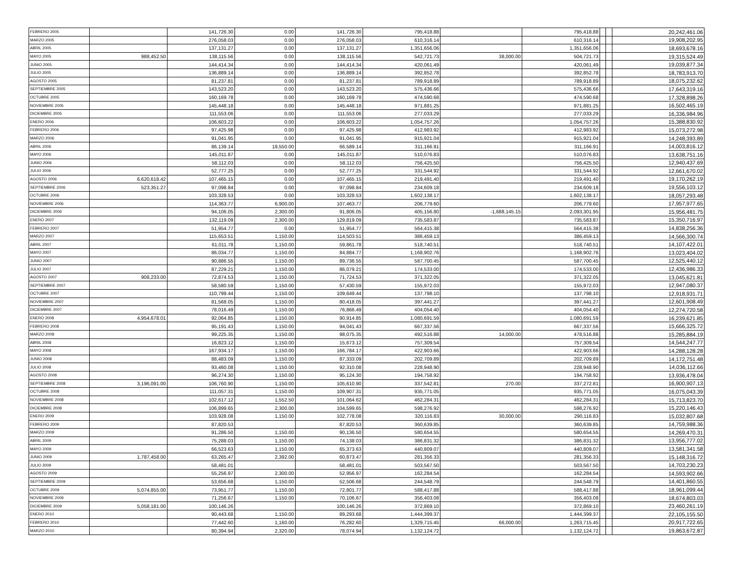| FEBRERO 2005 | | 141,726.30 | 0.00 | 141,726.30 | 795,418.88 | | 795,418.88 | | | 20,242,461.06 |
| MARZO 2005 | | 276,058.03 | 0.00 | 276,058.03 | 610,316.14 | | 610,316.14 | | | 19,908,202.95 |
| ABRIL 2005 | | 137,131.27 | 0.00 | 137,131.27 | 1,351,656.06 | | 1,351,656.06 | | | 18,693,678.16 |
| MAYO 2005 | 988,452.50 | 138,115.56 | 0.00 | 138,115.56 | 542,721.73 | 38,000.00 | 504,721.73 | | | 19,315,524.49 |
| JUNIO 2005 | | 144,414.34 | 0.00 | 144,414.34 | 420,061.49 | | 420,061.49 | | | 19,039,877.34 |
| JULIO 2005 | | 136,889.14 | 0.00 | 136,889.14 | 392,852.78 | | 392,852.78 | | | 18,783,913.70 |
| AGOSTO 2005 | | 81,237.81 | 0.00 | 81,237.81 | 789,918.89 | | 789,918.89 | | | 18,075,232.62 |
| SEPTIEMBRE 2005 | | 143,523.20 | 0.00 | 143,523.20 | 575,436.66 | | 575,436.66 | | | 17,643,319.16 |
| OCTUBRE 2005 | | 160,169.78 | 0.00 | 160,169.78 | 474,590.68 | | 474,590.68 | | | 17,328,898.26 |
| NOVIEMBRE 2005 | | 145,448.18 | 0.00 | 145,448.18 | 971,881.25 | | 971,881.25 | | | 16,502,465.19 |
| DICIEMBRE 2005 | | 111,553.06 | 0.00 | 111,553.06 | 277,033.29 | | 277,033.29 | | | 16,336,984.96 |
| ENERO 2006 | | 106,603.22 | 0.00 | 106,603.22 | 1,054,757.26 | | 1,054,757.26 | | | 15,388,830.92 |
| FEBRERO 2006 | | 97,425.98 | 0.00 | 97,425.98 | 412,983.92 | | 412,983.92 | | | 15,073,272.98 |
| MARZO 2006 | | 91,041.95 | 0.00 | 91,041.95 | 915,921.04 | | 915,921.04 | | | 14,248,393.89 |
| ABRIL 2006 | | 86,139.14 | 19,550.00 | 66,589.14 | 311,166.91 | | 311,166.91 | | | 14,003,816.12 |
| MAYO 2006 | | 145,011.87 | 0.00 | 145,011.87 | 510,076.83 | | 510,076.83 | | | 13,638,751.16 |
| JUNIO 2006 | | 58,112.03 | 0.00 | 58,112.03 | 756,425.50 | | 756,425.50 | | | 12,940,437.69 |
| JULIO 2006 | | 52,777.25 | 0.00 | 52,777.25 | 331,544.92 | | 331,544.92 | | | 12,661,670.02 |
| AGOSTO 2006 | 6,620,618.42 | 107,465.15 | 0.00 | 107,465.15 | 219,491.40 | | 219,491.40 | | | 19,170,262.19 |
| SEPTIEMBRE 2006 | 523,351.27 | 97,098.84 | 0.00 | 97,098.84 | 234,609.18 | | 234,609.18 | | | 19,556,103.12 |
| OCTUBRE 2006 | | 103,328.53 | 0.00 | 103,328.53 | 1,602,138.17 | | 1,602,138.17 | | | 18,057,293.48 |
| NOVIEMBRE 2006 | | 114,363.77 | 6,900.00 | 107,463.77 | 206,779.60 | | 206,779.60 | | | 17,957,977.65 |
| DICIEMBRE 2006 | | 94,106.05 | 2,300.00 | 91,806.05 | 405,156.80 | -1,688,145.15 | 2,093,301.95 | | | 15,956,481.75 |
| ENERO 2007 | | 132,119.09 | 2,300.00 | 129,819.09 | 735,583.87 | | 735,583.87 | | | 15,350,716.97 |
| FEBRERO 2007 | | 51,954.77 | 0.00 | 51,954.77 | 564,415.38 | | 564,415.38 | | | 14,838,256.36 |
| MARZO 2007 | | 115,653.51 | 1,150.00 | 114,503.51 | 386,459.13 | | 386,459.13 | | | 14,566,300.74 |
| ABRIL 2007 | | 61,011.78 | 1,150.00 | 59,861.78 | 518,740.51 | | 518,740.51 | | | 14,107,422.01 |
| MAYO 2007 | | 86,034.77 | 1,150.00 | 84,884.77 | 1,168,902.76 | | 1,168,902.76 | | | 13,023,404.02 |
| JUNIO 2007 | | 90,886.55 | 1,150.00 | 89,736.55 | 587,700.45 | | 587,700.45 | | | 12,525,440.12 |
| JULIO 2007 | | 87,229.21 | 1,150.00 | 86,079.21 | 174,533.00 | | 174,533.00 | | | 12,436,986.33 |
| AGOSTO 2007 | 908,233.00 | 72,874.53 | 1,150.00 | 71,724.53 | 371,322.05 | | 371,322.05 | | | 13,045,621.81 |
| SEPTIEMBRE 2007 | | 58,580.59 | 1,150.00 | 57,430.59 | 155,972.03 | | 155,972.03 | | | 12,947,080.37 |
| OCTUBRE 2007 | | 110,799.44 | 1,150.00 | 109,649.44 | 137,798.10 | | 137,798.10 | | | 12,918,931.71 |
| NOVIEMBRE 2007 | | 81,568.05 | 1,150.00 | 80,418.05 | 397,441.27 | | 397,441.27 | | | 12,601,908.49 |
| DICIEMBRE 2007 | | 78,016.49 | 1,150.00 | 76,866.49 | 404,054.40 | | 404,054.40 | | | 12,274,720.58 |
| ENERO 2008 | 4,954,678.01 | 92,064.85 | 1,150.00 | 90,914.85 | 1,080,691.59 | | 1,080,691.59 | | | 16,239,621.85 |
| FEBRERO 2008 | | 95,191.43 | 1,150.00 | 94,041.43 | 667,337.56 | | 667,337.56 | | | 15,666,325.72 |
| MARZO 2008 | | 99,225.35 | 1,150.00 | 98,075.35 | 492,516.88 | 14,000.00 | 478,516.88 | | | 15,285,884.19 |
| ABRIL 2008 | | 16,823.12 | 1,150.00 | 15,673.12 | 757,309.54 | | 757,309.54 | | | 14,544,247.77 |
| MAYO 2008 | | 167,934.17 | 1,150.00 | 166,784.17 | 422,903.66 | | 422,903.66 | | | 14,288,128.28 |
| JUNIO 2008 | | 88,483.09 | 1,150.00 | 87,333.09 | 202,709.89 | | 202,709.89 | | | 14,172,751.48 |
| JULIO 2008 | | 93,460.08 | 1,150.00 | 92,310.08 | 228,948.90 | | 228,948.90 | | | 14,036,112.66 |
| AGOSTO 2008 | | 96,274.30 | 1,150.00 | 95,124.30 | 194,758.92 | | 194,758.92 | | | 13,936,478.04 |
| SEPTIEMBRE 2008 | 3,196,091.00 | 106,760.90 | 1,150.00 | 105,610.90 | 337,542.81 | 270.00 | 337,272.81 | | | 16,900,907.13 |
| OCTUBRE 2008 | | 111,057.31 | 1,150.00 | 109,907.31 | 935,771.05 | | 935,771.05 | | | 16,075,043.39 |
| NOVIEMBRE 2008 | | 102,617.12 | 1,552.50 | 101,064.62 | 462,284.31 | | 462,284.31 | | | 15,713,823.70 |
| DICIEMBRE 2008 | | 106,899.65 | 2,300.00 | 104,599.65 | 598,276.92 | | 598,276.92 | | | 15,220,146.43 |
| ENERO 2009 | | 103,928.08 | 1,150.00 | 102,778.08 | 320,116.83 | 30,000.00 | 290,116.83 | | | 15,032,807.68 |
| FEBRERO 2009 | | 87,820.53 | | 87,820.53 | 360,639.85 | | 360,639.85 | | | 14,759,988.36 |
| MARZO 2009 | | 91,286.50 | 1,150.00 | 90,136.50 | 580,654.55 | | 580,654.55 | | | 14,269,470.31 |
| ABRIL 2009 | | 75,288.03 | 1,150.00 | 74,138.03 | 386,831.32 | | 386,831.32 | | | 13,956,777.02 |
| MAYO 2009 | | 66,523.63 | 1,150.00 | 65,373.63 | 440,809.07 | | 440,809.07 | | | 13,581,341.58 |
| JUNIO 2009 | 1,787,458.00 | 63,265.47 | 2,392.00 | 60,873.47 | 281,356.33 | | 281,356.33 | | | 15,148,316.72 |
| JULIO 2009 | | 58,481.01 | | 58,481.01 | 503,567.50 | | 503,567.50 | | | 14,703,230.23 |
| AGOSTO 2009 | | 55,256.97 | 2,300.00 | 52,956.97 | 162,284.54 | | 162,284.54 | | | 14,593,902.66 |
| SEPTIEMBRE 2009 | | 53,656.68 | 1,150.00 | 52,506.68 | 244,548.79 | | 244,548.79 | | | 14,401,860.55 |
| OCTUBRE 2009 | 5,074,855.00 | 73,951.77 | 1,150.00 | 72,801.77 | 588,417.88 | | 588,417.88 | | | 18,961,099.44 |
| NOVIEMBRE 2009 | | 71,256.67 | 1,150.00 | 70,106.67 | 356,403.08 | | 356,403.08 | | | 18,674,803.03 |
| DICIEMBRE 2009 | 5,058,181.00 | 100,146.26 | | 100,146.26 | 372,869.10 | | 372,869.10 | | | 23,460,261.19 |
| ENERO 2010 | | 90,443.68 | 1,150.00 | 89,293.68 | 1,444,399.37 | | 1,444,399.37 | | | 22,105,155.50 |
| FEBRERO 2010 | | 77,442.60 | 1,160.00 | 76,282.60 | 1,329,715.45 | 66,000.00 | 1,263,715.45 | | | 20,917,722.65 |
| MARZO 2010 | | 80,394.94 | 2,320.00 | 78,074.94 | 1,132,124.72 | | 1,132,124.72 | | | 19,863,672.87 |